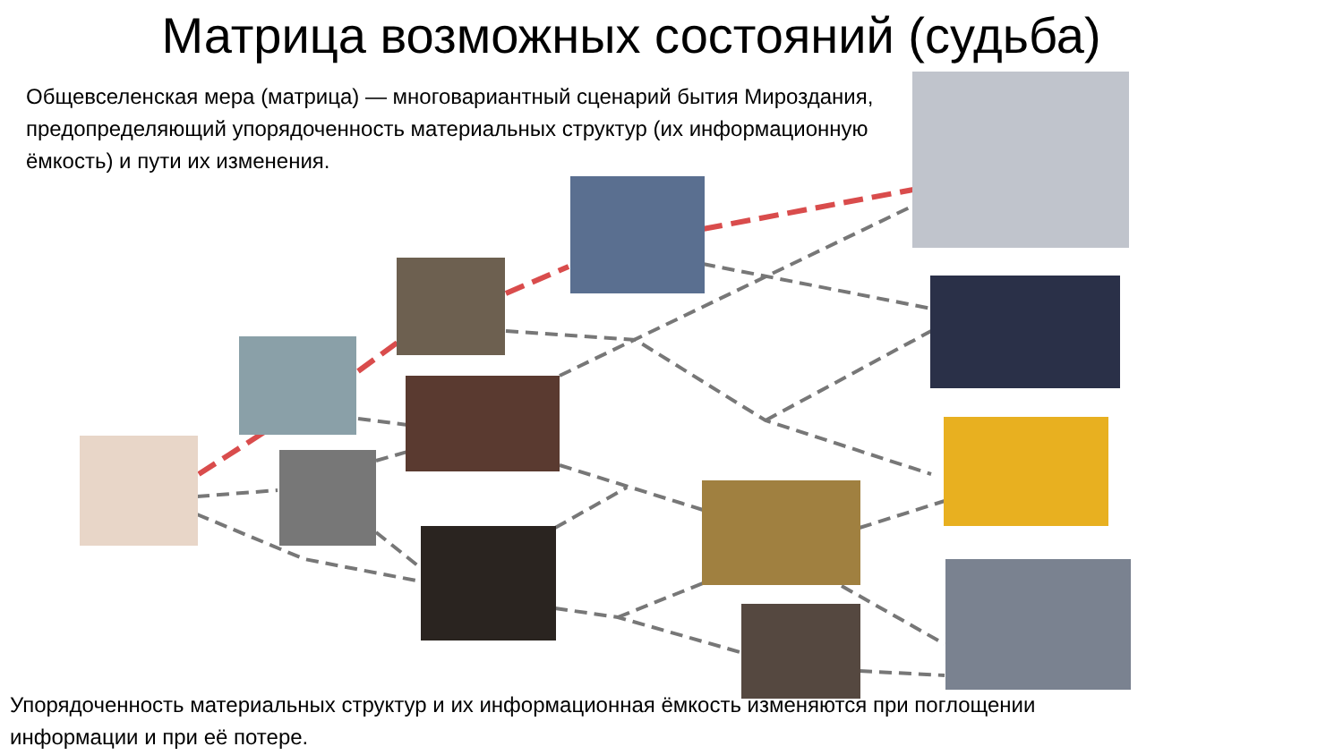Матрица возможных состояний (судьба)
Общевселенская мера (матрица) — многовариантный сценарий бытия Мироздания, предопределяющий упорядоченность материальных структур (их информационную ёмкость) и пути их изменения.
Упорядоченность материальных структур и их информационная ёмкость изменяются при поглощении информации и при её потере.